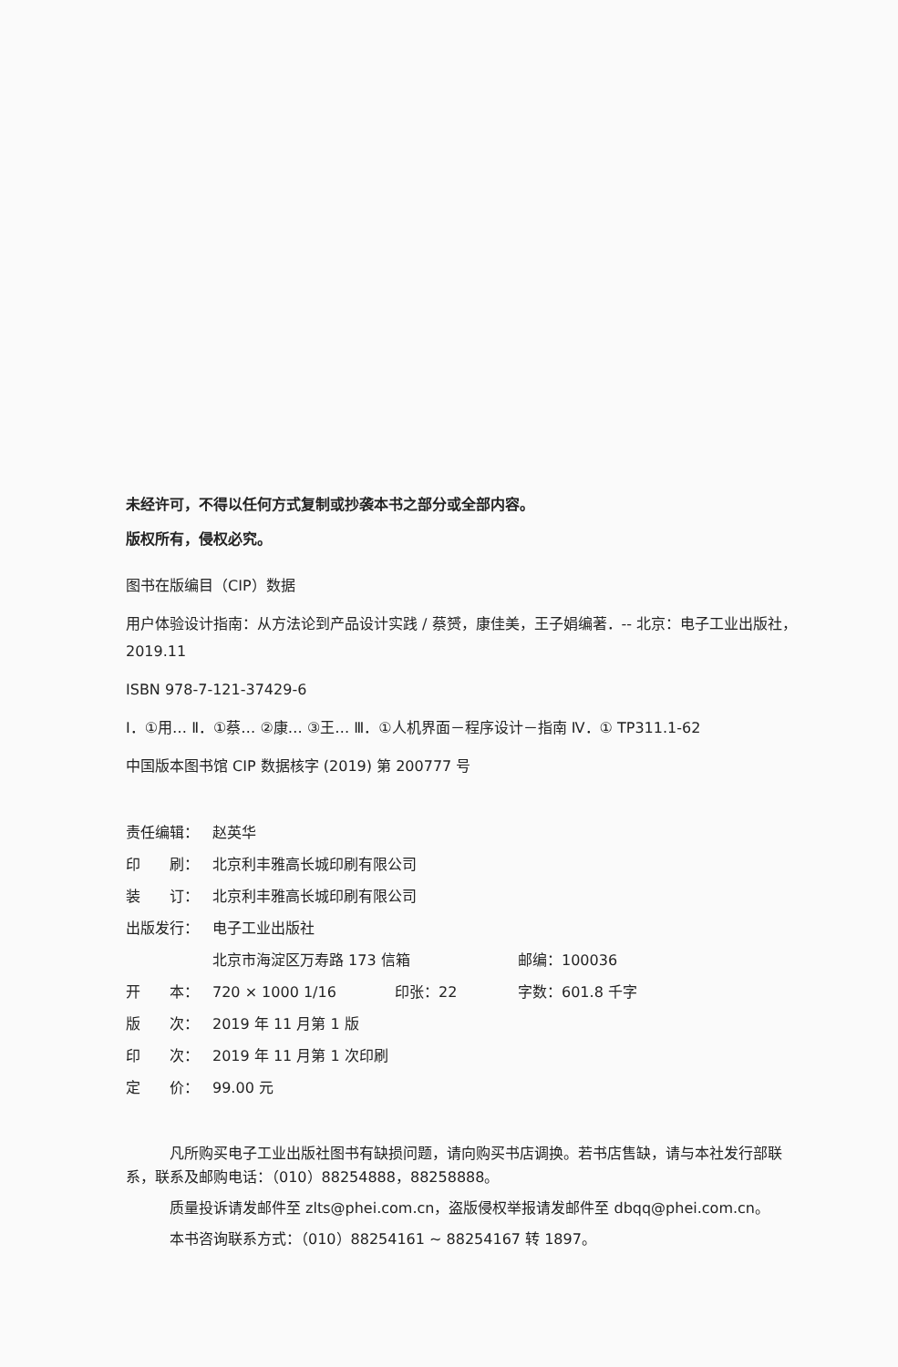未经许可，不得以任何方式复制或抄袭本书之部分或全部内容。
版权所有，侵权必究。
图书在版编目（CIP）数据
用户体验设计指南：从方法论到产品设计实践 / 蔡赟，康佳美，王子娟编著．-- 北京：电子工业出版社，2019.11
ISBN 978-7-121-37429-6
Ⅰ．①用… Ⅱ．①蔡… ②康… ③王… Ⅲ．①人机界面－程序设计－指南 Ⅳ．① TP311.1-62
中国版本图书馆 CIP 数据核字 (2019) 第 200777 号
责任编辑： 赵英华
印　　刷： 北京利丰雅高长城印刷有限公司
装　　订： 北京利丰雅高长城印刷有限公司
出版发行： 电子工业出版社
北京市海淀区万寿路 173 信箱 邮编：100036
开　　本： 720 × 1000 1/16 印张：22 字数：601.8 千字
版　　次： 2019 年 11 月第 1 版
印　　次： 2019 年 11 月第 1 次印刷
定　　价： 99.00 元
凡所购买电子工业出版社图书有缺损问题，请向购买书店调换。若书店售缺，请与本社发行部联系，联系及邮购电话：（010）88254888，88258888。
质量投诉请发邮件至 zlts@phei.com.cn，盗版侵权举报请发邮件至 dbqq@phei.com.cn。
本书咨询联系方式：（010）88254161 ~ 88254167 转 1897。